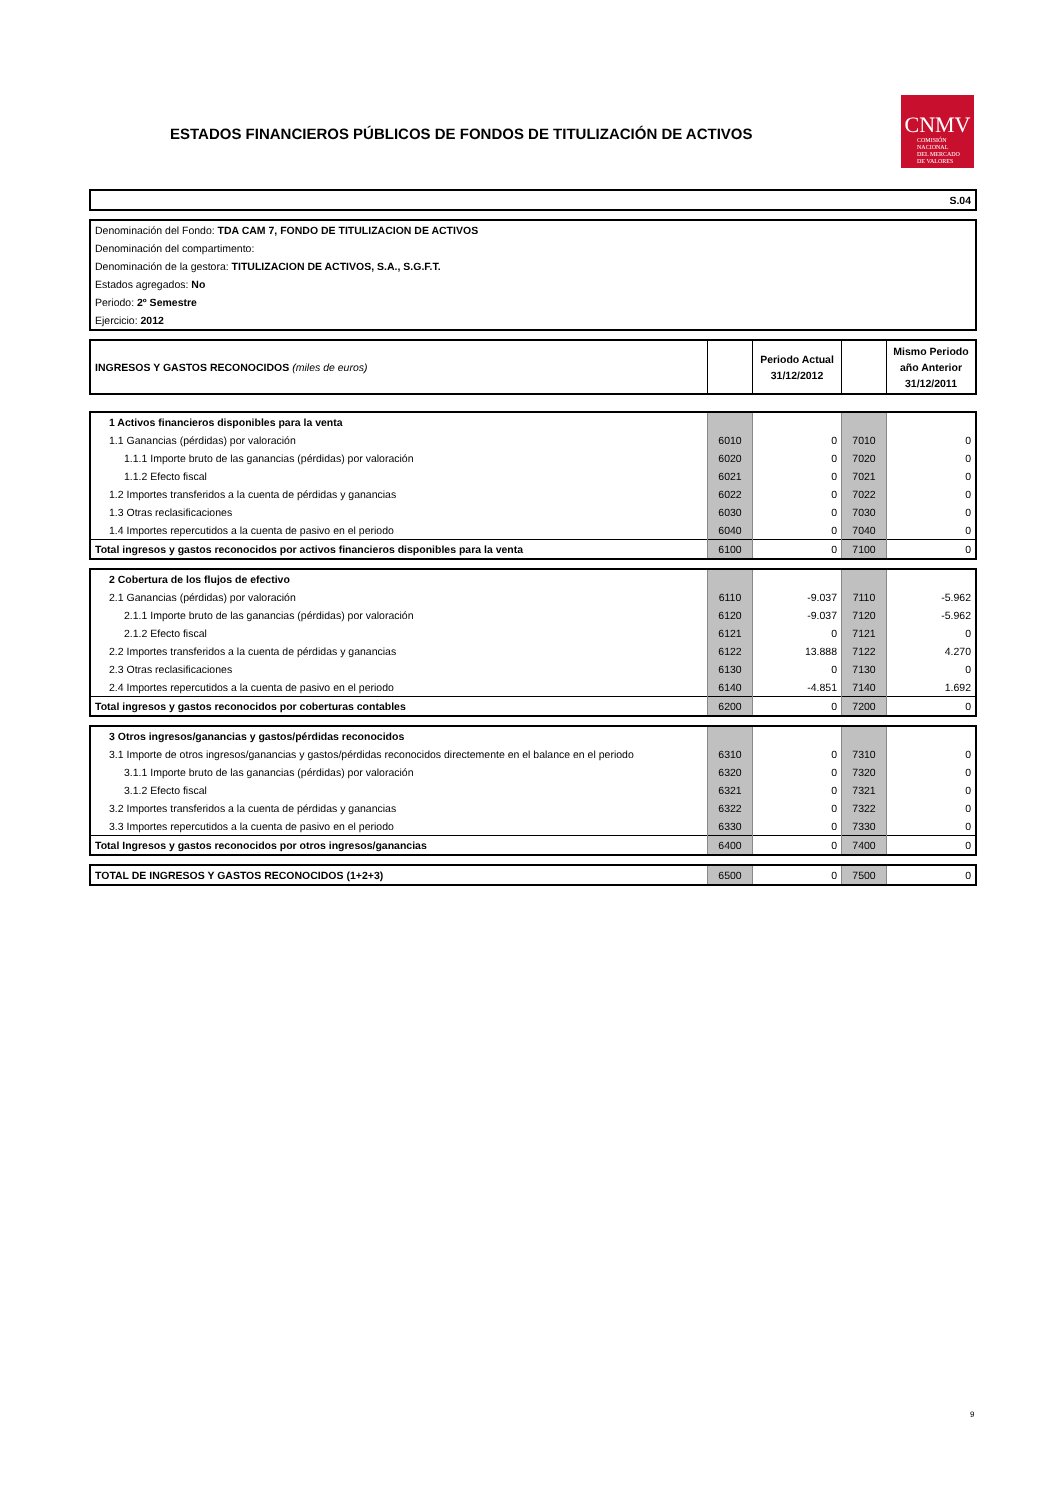ESTADOS FINANCIEROS PÚBLICOS DE FONDOS DE TITULIZACIÓN DE ACTIVOS
CNMV
COMISIÓN
NACIONAL
DEL MERCADO
DE VALORES
| S.04 |
| Denominación del Fondo: TDA CAM 7, FONDO DE TITULIZACION DE ACTIVOS |
| Denominación del compartimento: |
| Denominación de la gestora: TITULIZACION DE ACTIVOS, S.A., S.G.F.T. |
| Estados agregados: No |
| Periodo: 2º Semestre |
| Ejercicio: 2012 |
| INGRESOS Y GASTOS RECONOCIDOS (miles de euros) | | Periodo Actual 31/12/2012 | | Mismo Periodo año Anterior 31/12/2011 |
| 1 Activos financieros disponibles para la venta | | | | |
| 1.1 Ganancias (pérdidas) por valoración | 6010 | 0 | 7010 | 0 |
| 1.1.1 Importe bruto de las ganancias (pérdidas) por valoración | 6020 | 0 | 7020 | 0 |
| 1.1.2 Efecto fiscal | 6021 | 0 | 7021 | 0 |
| 1.2 Importes transferidos a la cuenta de pérdidas y ganancias | 6022 | 0 | 7022 | 0 |
| 1.3 Otras reclasificaciones | 6030 | 0 | 7030 | 0 |
| 1.4 Importes repercutidos a la cuenta de pasivo en el periodo | 6040 | 0 | 7040 | 0 |
| Total ingresos y gastos reconocidos por activos financieros disponibles para la venta | 6100 | 0 | 7100 | 0 |
| 2 Cobertura de los flujos de efectivo | | | | |
| 2.1 Ganancias (pérdidas) por valoración | 6110 | -9.037 | 7110 | -5.962 |
| 2.1.1 Importe bruto de las ganancias (pérdidas) por valoración | 6120 | -9.037 | 7120 | -5.962 |
| 2.1.2 Efecto fiscal | 6121 | 0 | 7121 | 0 |
| 2.2 Importes transferidos a la cuenta de pérdidas y ganancias | 6122 | 13.888 | 7122 | 4.270 |
| 2.3 Otras reclasificaciones | 6130 | 0 | 7130 | 0 |
| 2.4 Importes repercutidos a la cuenta de pasivo en el periodo | 6140 | -4.851 | 7140 | 1.692 |
| Total ingresos y gastos reconocidos por coberturas contables | 6200 | 0 | 7200 | 0 |
| 3 Otros ingresos/ganancias y gastos/pérdidas reconocidos | | | | |
| 3.1 Importe de otros ingresos/ganancias y gastos/pérdidas reconocidos directemente en el balance en el periodo | 6310 | 0 | 7310 | 0 |
| 3.1.1 Importe bruto de las ganancias (pérdidas) por valoración | 6320 | 0 | 7320 | 0 |
| 3.1.2 Efecto fiscal | 6321 | 0 | 7321 | 0 |
| 3.2 Importes transferidos a la cuenta de pérdidas y ganancias | 6322 | 0 | 7322 | 0 |
| 3.3 Importes repercutidos a la cuenta de pasivo en el periodo | 6330 | 0 | 7330 | 0 |
| Total Ingresos y gastos reconocidos por otros ingresos/ganancias | 6400 | 0 | 7400 | 0 |
| TOTAL DE INGRESOS Y GASTOS RECONOCIDOS (1+2+3) | 6500 | 0 | 7500 | 0 |
9